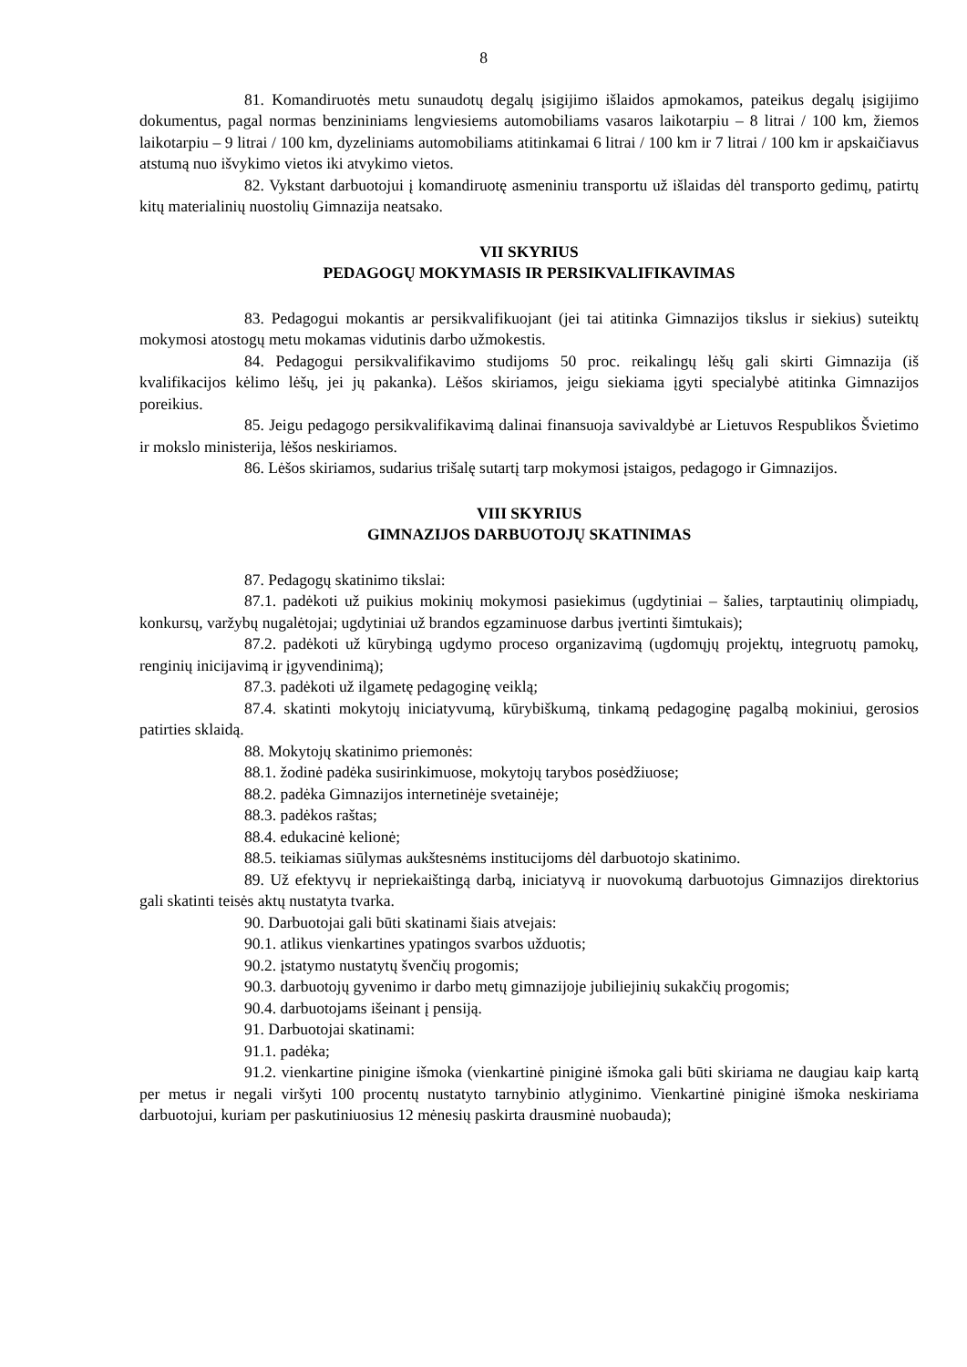8
81. Komandiruotės metu sunaudotų degalų įsigijimo išlaidos apmokamos, pateikus degalų įsigijimo dokumentus, pagal normas benzininiams lengviesiems automobiliams vasaros laikotarpiu – 8 litrai / 100 km, žiemos laikotarpiu – 9 litrai / 100 km, dyzeliniams automobiliams atitinkamai 6 litrai / 100 km ir 7 litrai / 100 km ir apskaičiavus atstumą nuo išvykimo vietos iki atvykimo vietos.
82. Vykstant darbuotojui į komandiruotę asmeniniu transportu už išlaidas dėl transporto gedimų, patirtų kitų materialinių nuostolių Gimnazija neatsako.
VII SKYRIUS
PEDAGOGŲ MOKYMASIS IR PERSIKVALIFIKAVIMAS
83. Pedagogui mokantis ar persikvalifikuojant (jei tai atitinka Gimnazijos tikslus ir siekius) suteiktų mokymosi atostogų metu mokamas vidutinis darbo užmokestis.
84. Pedagogui persikvalifikavimo studijoms 50 proc. reikalingų lėšų gali skirti Gimnazija (iš kvalifikacijos kėlimo lėšų, jei jų pakanka). Lėšos skiriamos, jeigu siekiama įgyti specialybė atitinka Gimnazijos poreikius.
85. Jeigu pedagogo persikvalifikavimą dalinai finansuoja savivaldybė ar Lietuvos Respublikos Švietimo ir mokslo ministerija, lėšos neskiriamos.
86. Lėšos skiriamos, sudarius trišalę sutartį tarp mokymosi įstaigos, pedagogo ir Gimnazijos.
VIII SKYRIUS
GIMNAZIJOS DARBUOTOJŲ SKATINIMAS
87. Pedagogų skatinimo tikslai:
87.1. padėkoti už puikius mokinių mokymosi pasiekimus (ugdytiniai – šalies, tarptautinių olimpiadų, konkursų, varžybų nugalėtojai; ugdytiniai už brandos egzaminuose darbus įvertinti šimtukais);
87.2. padėkoti už kūrybingą ugdymo proceso organizavimą (ugdomųjų projektų, integruotų pamokų, renginių inicijavimą ir įgyvendinimą);
87.3. padėkoti už ilgametę pedagoginę veiklą;
87.4. skatinti mokytojų iniciatyvumą, kūrybiškumą, tinkamą pedagoginę pagalbą mokiniui, gerosios patirties sklaidą.
88. Mokytojų skatinimo priemonės:
88.1. žodinė padėka susirinkimuose, mokytojų tarybos posėdžiuose;
88.2. padėka Gimnazijos internetinėje svetainėje;
88.3. padėkos raštas;
88.4. edukacinė kelionė;
88.5. teikiamas siūlymas aukštesnėms institucijoms dėl darbuotojo skatinimo.
89. Už efektyvų ir nepriekaištingą darbą, iniciatyvą ir nuovokumą darbuotojus Gimnazijos direktorius gali skatinti teisės aktų nustatyta tvarka.
90. Darbuotojai gali būti skatinami šiais atvejais:
90.1. atlikus vienkartines ypatingos svarbos užduotis;
90.2. įstatymo nustatytų švenčių progomis;
90.3. darbuotojų gyvenimo ir darbo metų gimnazijoje jubiliejinių sukakčių progomis;
90.4. darbuotojams išeinant į pensiją.
91. Darbuotojai skatinami:
91.1. padėka;
91.2. vienkartine pinigine išmoka (vienkartinė piniginė išmoka gali būti skiriama ne daugiau kaip kartą per metus ir negali viršyti 100 procentų nustatyto tarnybinio atlyginimo. Vienkartinė piniginė išmoka neskiriama darbuotojui, kuriam per paskutiniuosius 12 mėnesių paskirta drausminė nuobauda);